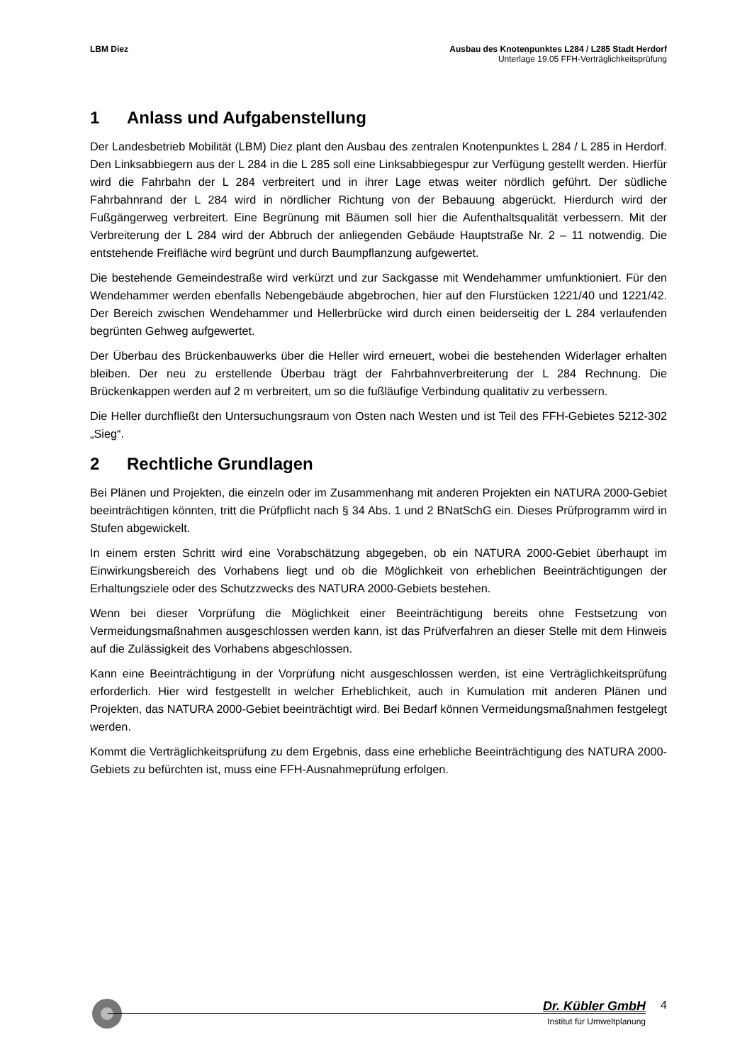LBM Diez Ausbau des Knotenpunktes L284 / L285 Stadt Herdorf
Unterlage 19.05 FFH-Verträglichkeitsprüfung
1 Anlass und Aufgabenstellung
Der Landesbetrieb Mobilität (LBM) Diez plant den Ausbau des zentralen Knotenpunktes L 284 / L 285 in Herdorf. Den Linksabbiegern aus der L 284 in die L 285 soll eine Linksabbiegespur zur Verfügung gestellt werden. Hierfür wird die Fahrbahn der L 284 verbreitert und in ihrer Lage etwas weiter nördlich geführt. Der südliche Fahrbahnrand der L 284 wird in nördlicher Richtung von der Bebauung abgerückt. Hierdurch wird der Fußgängerweg verbreitert. Eine Begrünung mit Bäumen soll hier die Aufenthaltsqualität verbessern. Mit der Verbreiterung der L 284 wird der Abbruch der anliegenden Gebäude Hauptstraße Nr. 2 – 11 notwendig. Die entstehende Freifläche wird begrünt und durch Baumpflanzung aufgewertet.
Die bestehende Gemeindestraße wird verkürzt und zur Sackgasse mit Wendehammer umfunktioniert. Für den Wendehammer werden ebenfalls Nebengebäude abgebrochen, hier auf den Flurstücken 1221/40 und 1221/42. Der Bereich zwischen Wendehammer und Hellerbrücke wird durch einen beiderseitig der L 284 verlaufenden begrünten Gehweg aufgewertet.
Der Überbau des Brückenbauwerks über die Heller wird erneuert, wobei die bestehenden Widerlager erhalten bleiben. Der neu zu erstellende Überbau trägt der Fahrbahnverbreiterung der L 284 Rechnung. Die Brückenkappen werden auf 2 m verbreitert, um so die fußläufige Verbindung qualitativ zu verbessern.
Die Heller durchfließt den Untersuchungsraum von Osten nach Westen und ist Teil des FFH-Gebietes 5212-302 „Sieg“.
2 Rechtliche Grundlagen
Bei Plänen und Projekten, die einzeln oder im Zusammenhang mit anderen Projekten ein NATURA 2000-Gebiet beeinträchtigen könnten, tritt die Prüfpflicht nach § 34 Abs. 1 und 2 BNatSchG ein. Dieses Prüfprogramm wird in Stufen abgewickelt.
In einem ersten Schritt wird eine Vorabschätzung abgegeben, ob ein NATURA 2000-Gebiet überhaupt im Einwirkungsbereich des Vorhabens liegt und ob die Möglichkeit von erheblichen Beeinträchtigungen der Erhaltungsziele oder des Schutzzwecks des NATURA 2000-Gebiets bestehen.
Wenn bei dieser Vorprüfung die Möglichkeit einer Beeinträchtigung bereits ohne Festsetzung von Vermeidungsmaßnahmen ausgeschlossen werden kann, ist das Prüfverfahren an dieser Stelle mit dem Hinweis auf die Zulässigkeit des Vorhabens abgeschlossen.
Kann eine Beeinträchtigung in der Vorprüfung nicht ausgeschlossen werden, ist eine Verträglichkeitsprüfung erforderlich. Hier wird festgestellt in welcher Erheblichkeit, auch in Kumulation mit anderen Plänen und Projekten, das NATURA 2000-Gebiet beeinträchtigt wird. Bei Bedarf können Vermeidungsmaßnahmen festgelegt werden.
Kommt die Verträglichkeitsprüfung zu dem Ergebnis, dass eine erhebliche Beeinträchtigung des NATURA 2000-Gebiets zu befürchten ist, muss eine FFH-Ausnahmeprüfung erfolgen.
Dr. Kübler GmbH
4
Institut für Umweltplanung